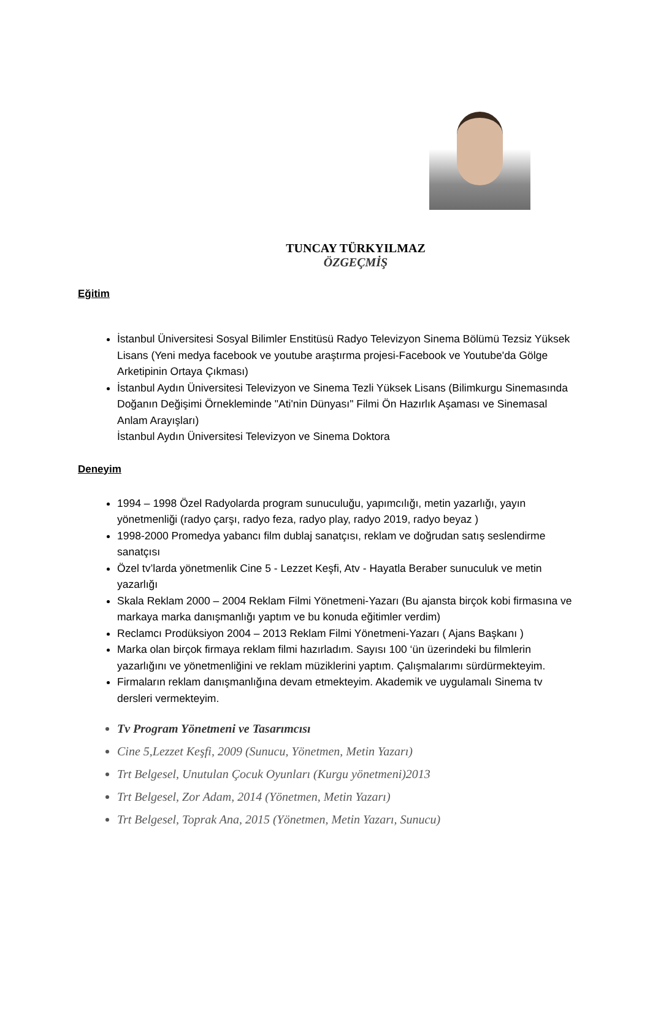TUNCAY TÜRKYILMAZ
ÖZGEÇMİŞ
Eğitim
İstanbul Üniversitesi Sosyal Bilimler Enstitüsü Radyo Televizyon Sinema Bölümü Tezsiz Yüksek Lisans (Yeni medya facebook ve youtube araştırma projesi-Facebook ve Youtube'da Gölge Arketipinin Ortaya Çıkması)
İstanbul Aydın Üniversitesi Televizyon ve Sinema Tezli Yüksek Lisans (Bilimkurgu Sinemasında Doğanın Değişimi Örnekleminde "Ati'nin Dünyası" Filmi Ön Hazırlık Aşaması ve Sinemasal Anlam Arayışları)
İstanbul Aydın Üniversitesi Televizyon ve Sinema Doktora
Deneyim
1994 – 1998 Özel Radyolarda program sunuculuğu, yapımcılığı, metin yazarlığı, yayın yönetmenliği (radyo çarşı, radyo feza, radyo play, radyo 2019, radyo beyaz )
1998-2000 Promedya yabancı film dublaj sanatçısı, reklam ve doğrudan satış seslendirme sanatçısı
Özel tv’larda yönetmenlik Cine 5 - Lezzet Keşfi, Atv - Hayatla Beraber sunuculuk ve metin yazarlığı
Skala Reklam 2000 – 2004 Reklam Filmi Yönetmeni-Yazarı (Bu ajansta birçok kobi firmasına ve markaya marka danışmanlığı yaptım ve bu konuda eğitimler verdim)
Reclamcı Prodüksiyon 2004 – 2013 Reklam Filmi Yönetmeni-Yazarı ( Ajans Başkanı )
Marka olan birçok firmaya reklam filmi hazırladım. Sayısı 100 ‘ün üzerindeki bu filmlerin yazarlığını ve yönetmenliğini ve reklam müziklerini yaptım. Çalışmalarımı sürdürmekteyim.
Firmaların reklam danışmanlığına devam etmekteyim. Akademik ve uygulamalı Sinema tv dersleri vermekteyim.
Tv Program Yönetmeni ve Tasarımcısı
Cine 5,Lezzet Keşfi, 2009 (Sunucu, Yönetmen, Metin Yazarı)
Trt Belgesel, Unutulan Çocuk Oyunları (Kurgu yönetmeni)2013
Trt Belgesel, Zor Adam, 2014 (Yönetmen, Metin Yazarı)
Trt Belgesel, Toprak Ana, 2015 (Yönetmen, Metin Yazarı, Sunucu)